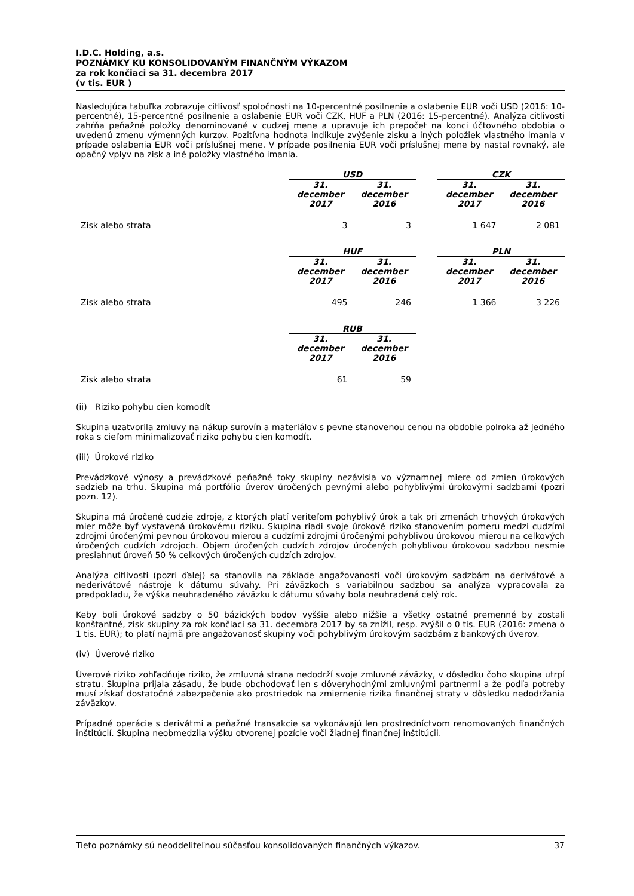I.D.C. Holding, a.s.
POZNÁMKY KU KONSOLIDOVANÝM FINANČNÝM VÝKAZOM
za rok končiaci sa 31. decembra 2017
(v tis. EUR )
Nasledujúca tabuľka zobrazuje citlivosť spoločnosti na 10-percentné posilnenie a oslabenie EUR voči USD (2016: 10-percentné), 15-percentné posilnenie a oslabenie EUR voči CZK, HUF a PLN (2016: 15-percentné). Analýza citlivosti zahŕňa peňažné položky denominované v cudzej mene a upravuje ich prepočet na konci účtovného obdobia o uvedenú zmenu výmenných kurzov. Pozitívna hodnota indikuje zvýšenie zisku a iných položiek vlastného imania v prípade oslabenia EUR voči príslušnej mene. V prípade posilnenia EUR voči príslušnej mene by nastal rovnaký, ale opačný vplyv na zisk a iné položky vlastného imania.
| | USD | | | CZK | |
| | 31. december 2017 | 31. december 2016 | | 31. december 2017 | 31. december 2016 |
| Zisk alebo strata | 3 | 3 | | 1 647 | 2 081 |
| | HUF | | | PLN | |
| | 31. december 2017 | 31. december 2016 | | 31. december 2017 | 31. december 2016 |
| Zisk alebo strata | 495 | 246 | | 1 366 | 3 226 |
| | RUB | | | | |
| | 31. december 2017 | 31. december 2016 | | | |
| Zisk alebo strata | 61 | 59 | | | |
(ii) Riziko pohybu cien komodít
Skupina uzatvorila zmluvy na nákup surovín a materiálov s pevne stanovenou cenou na obdobie polroka až jedného roka s cieľom minimalizovať riziko pohybu cien komodít.
(iii) Úrokové riziko
Prevádzkové výnosy a prevádzkové peňažné toky skupiny nezávisia vo významnej miere od zmien úrokových sadzieb na trhu. Skupina má portfólio úverov úročených pevnými alebo pohyblivými úrokovými sadzbami (pozri pozn. 12).
Skupina má úročené cudzie zdroje, z ktorých platí veriteľom pohyblivý úrok a tak pri zmenách trhových úrokových mier môže byť vystavená úrokovému riziku. Skupina riadi svoje úrokové riziko stanovením pomeru medzi cudzími zdrojmi úročenými pevnou úrokovou mierou a cudzími zdrojmi úročenými pohyblivou úrokovou mierou na celkových úročených cudzích zdrojoch. Objem úročených cudzích zdrojov úročených pohyblivou úrokovou sadzbou nesmie presiahnuť úroveň 50 % celkových úročených cudzích zdrojov.
Analýza citlivosti (pozri ďalej) sa stanovila na základe angažovanosti voči úrokovým sadzbám na derivátové a nederivátové nástroje k dátumu súvahy. Pri záväzkoch s variabilnou sadzbou sa analýza vypracovala za predpokladu, že výška neuhradeného záväzku k dátumu súvahy bola neuhradená celý rok.
Keby boli úrokové sadzby o 50 bázických bodov vyššie alebo nižšie a všetky ostatné premenné by zostali konštantné, zisk skupiny za rok končiaci sa 31. decembra 2017 by sa znížil, resp. zvýšil o 0 tis. EUR (2016: zmena o 1 tis. EUR); to platí najmä pre angažovanosť skupiny voči pohyblivým úrokovým sadzbám z bankových úverov.
(iv) Úverové riziko
Úverové riziko zohľadňuje riziko, že zmluvná strana nedodrží svoje zmluvné záväzky, v dôsledku čoho skupina utrpí stratu. Skupina prijala zásadu, že bude obchodovať len s dôveryhodnými zmluvnými partnermi a že podľa potreby musí získať dostatočné zabezpečenie ako prostriedok na zmiernenie rizika finančnej straty v dôsledku nedodržania záväzkov.
Prípadné operácie s derivátmi a peňažné transakcie sa vykonávajú len prostredníctvom renomovaných finančných inštitúcií. Skupina neobmedzila výšku otvorenej pozície voči žiadnej finančnej inštitúcii.
Tieto poznámky sú neoddeliteľnou súčasťou konsolidovaných finančných výkazov. 37